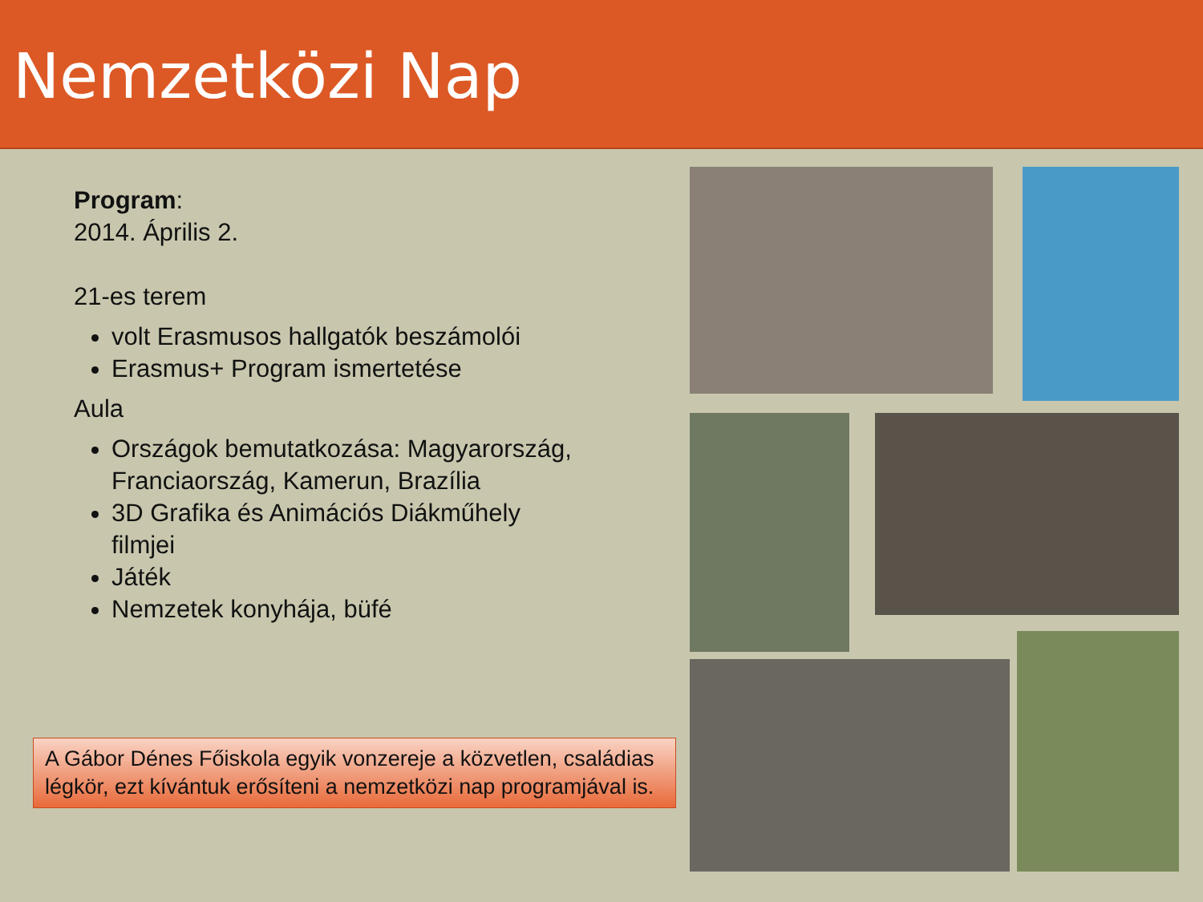Nemzetközi Nap
Program:
2014. Április 2.
21-es terem
volt Erasmusos hallgatók beszámolói
Erasmus+ Program ismertetése
Aula
Országok bemutatkozása: Magyarország, Franciaország, Kamerun, Brazília
3D Grafika és Animációs Diákműhely filmjei
Játék
Nemzetek konyhája, büfé
A Gábor Dénes Főiskola egyik vonzereje a közvetlen, családias légkör, ezt kívántuk erősíteni a nemzetközi nap programjával is.